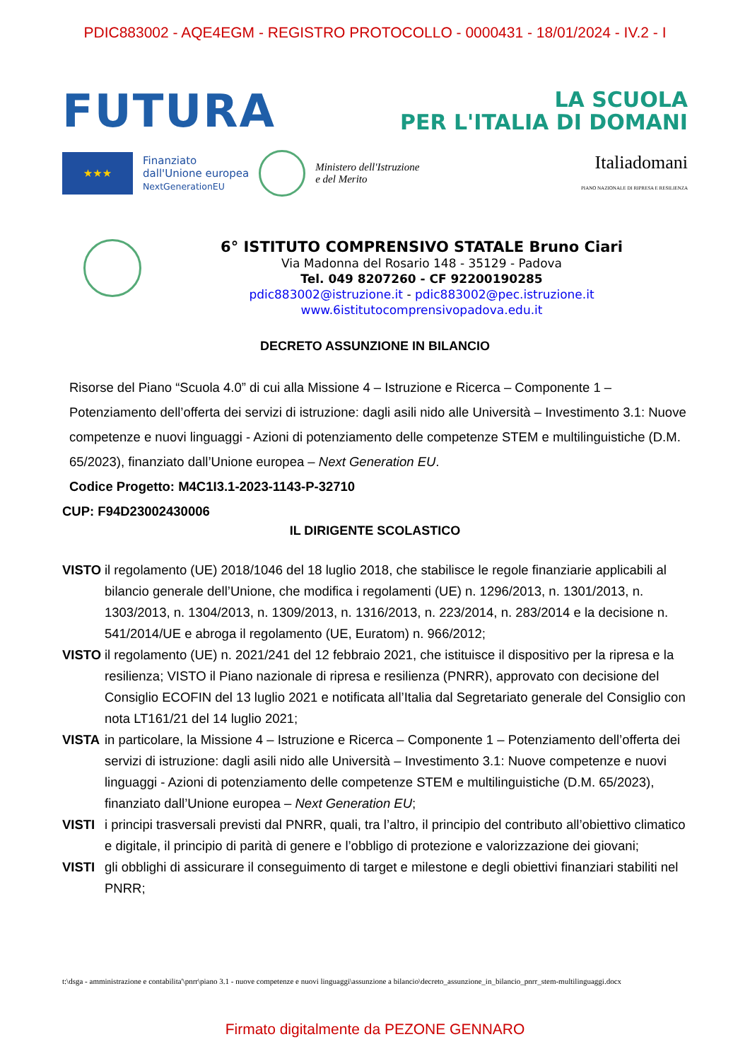PDIC883002 - AQE4EGM - REGISTRO PROTOCOLLO - 0000431 - 18/01/2024 - IV.2 - I
FUTURA
LA SCUOLA
PER L'ITALIA DI DOMANI
★★★
Finanziato
dall'Unione europea
NextGenerationEU
Ministero dell'Istruzione
e del Merito
Italiadomani
PIANO NAZIONALE DI RIPRESA E RESILIENZA
6° ISTITUTO COMPRENSIVO STATALE Bruno Ciari
Via Madonna del Rosario 148 - 35129 - Padova
Tel. 049 8207260 - CF 92200190285
pdic883002@istruzione.it - pdic883002@pec.istruzione.it
www.6istitutocomprensivopadova.edu.it
DECRETO ASSUNZIONE IN BILANCIO
Risorse del Piano “Scuola 4.0” di cui alla Missione 4 – Istruzione e Ricerca – Componente 1 – Potenziamento dell’offerta dei servizi di istruzione: dagli asili nido alle Università – Investimento 3.1: Nuove competenze e nuovi linguaggi - Azioni di potenziamento delle competenze STEM e multilinguistiche (D.M. 65/2023), finanziato dall’Unione europea – Next Generation EU.
Codice Progetto: M4C1I3.1-2023-1143-P-32710
CUP: F94D23002430006
IL DIRIGENTE SCOLASTICO
VISTO il regolamento (UE) 2018/1046 del 18 luglio 2018, che stabilisce le regole finanziarie applicabili al bilancio generale dell’Unione, che modifica i regolamenti (UE) n. 1296/2013, n. 1301/2013, n. 1303/2013, n. 1304/2013, n. 1309/2013, n. 1316/2013, n. 223/2014, n. 283/2014 e la decisione n. 541/2014/UE e abroga il regolamento (UE, Euratom) n. 966/2012;
VISTO il regolamento (UE) n. 2021/241 del 12 febbraio 2021, che istituisce il dispositivo per la ripresa e la resilienza; VISTO il Piano nazionale di ripresa e resilienza (PNRR), approvato con decisione del Consiglio ECOFIN del 13 luglio 2021 e notificata all’Italia dal Segretariato generale del Consiglio con nota LT161/21 del 14 luglio 2021;
VISTA in particolare, la Missione 4 – Istruzione e Ricerca – Componente 1 – Potenziamento dell’offerta dei servizi di istruzione: dagli asili nido alle Università – Investimento 3.1: Nuove competenze e nuovi linguaggi - Azioni di potenziamento delle competenze STEM e multilinguistiche (D.M. 65/2023), finanziato dall’Unione europea – Next Generation EU;
VISTI i principi trasversali previsti dal PNRR, quali, tra l’altro, il principio del contributo all’obiettivo climatico e digitale, il principio di parità di genere e l’obbligo di protezione e valorizzazione dei giovani;
VISTI gli obblighi di assicurare il conseguimento di target e milestone e degli obiettivi finanziari stabiliti nel PNRR;
t:\dsga - amministrazione e contabilita'\pnrr\piano 3.1 - nuove competenze e nuovi linguaggi\assunzione a bilancio\decreto_assunzione_in_bilancio_pnrr_stem-multilinguaggi.docx
Firmato digitalmente da PEZONE GENNARO